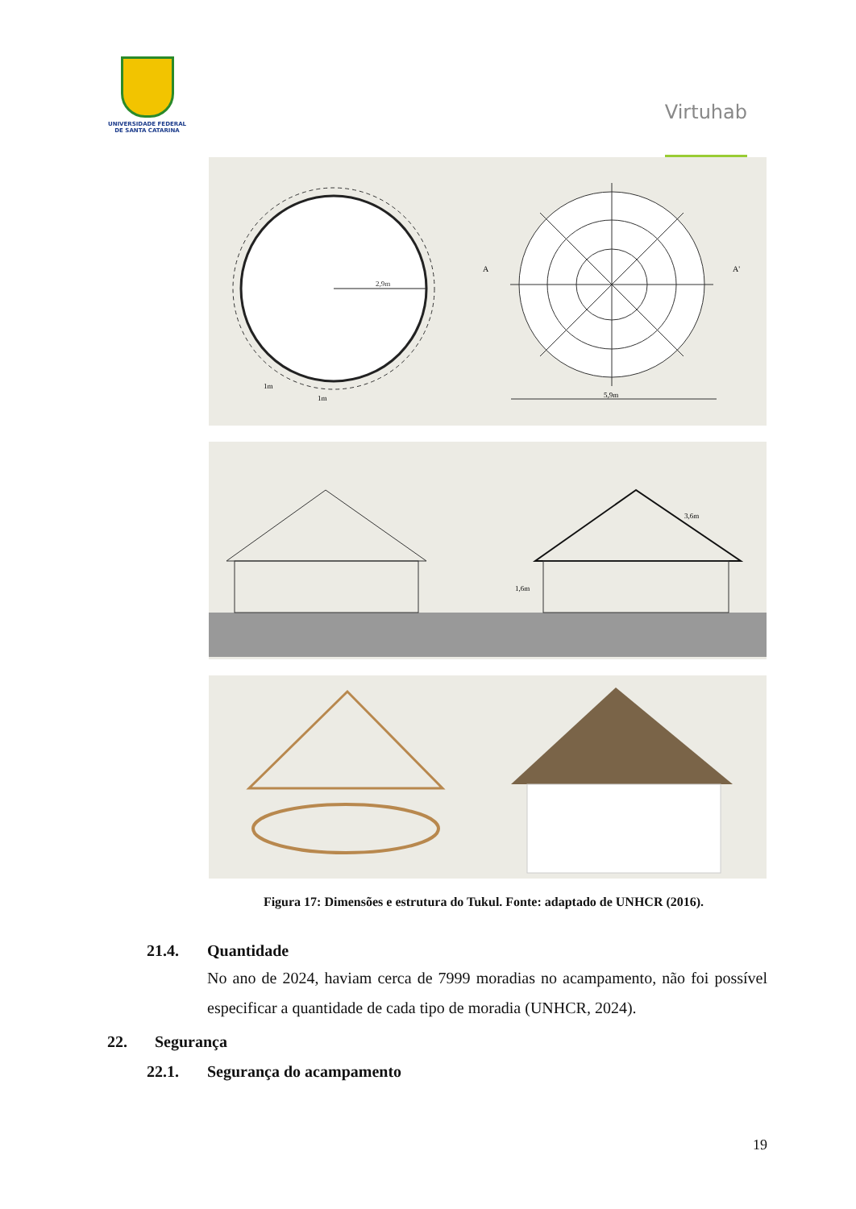UNIVERSIDADE FEDERAL
DE SANTA CATARINA
Virtuhab
2,9m
1m
1m
5,9m
A
A'
1,6m
3,6m
Figura 17: Dimensões e estrutura do Tukul. Fonte: adaptado de UNHCR (2016).
21.4. Quantidade
No ano de 2024, haviam cerca de 7999 moradias no acampamento, não foi possível especificar a quantidade de cada tipo de moradia (UNHCR, 2024).
22. Segurança
22.1. Segurança do acampamento
19